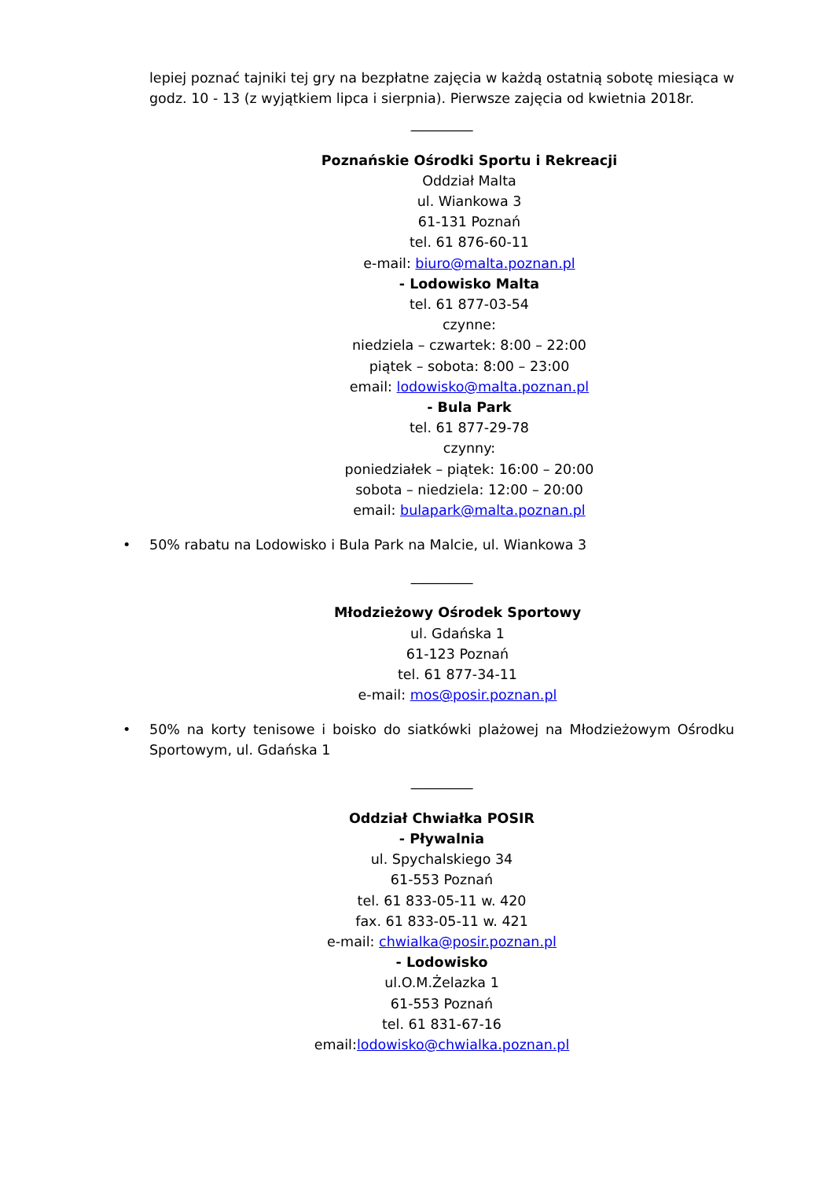lepiej poznać tajniki tej gry na bezpłatne zajęcia w każdą ostatnią sobotę miesiąca w godz. 10 - 13 (z wyjątkiem lipca i sierpnia). Pierwsze zajęcia od kwietnia 2018r.
_________
Poznańskie Ośrodki Sportu i Rekreacji
Oddział Malta
ul. Wiankowa 3
61-131 Poznań
tel. 61 876-60-11
e-mail: biuro@malta.poznan.pl
- Lodowisko Malta
tel. 61 877-03-54
czynne:
niedziela – czwartek: 8:00 – 22:00
piątek – sobota: 8:00 – 23:00
email: lodowisko@malta.poznan.pl
- Bula Park
tel. 61 877-29-78
czynny:
poniedziałek – piątek: 16:00 – 20:00
sobota – niedziela: 12:00 – 20:00
email: bulapark@malta.poznan.pl
• 50% rabatu na Lodowisko i Bula Park na Malcie, ul. Wiankowa 3
_________
Młodzieżowy Ośrodek Sportowy
ul. Gdańska 1
61-123 Poznań
tel. 61 877-34-11
e-mail: mos@posir.poznan.pl
• 50% na korty tenisowe i boisko do siatkówki plażowej na Młodzieżowym Ośrodku Sportowym, ul. Gdańska 1
_________
Oddział Chwiałka POSIR
- Pływalnia
ul. Spychalskiego 34
61-553 Poznań
tel. 61 833-05-11 w. 420
fax. 61 833-05-11 w. 421
e-mail: chwialka@posir.poznan.pl
- Lodowisko
ul.O.M.Żelazka 1
61-553 Poznań
tel. 61 831-67-16
email:lodowisko@chwialka.poznan.pl